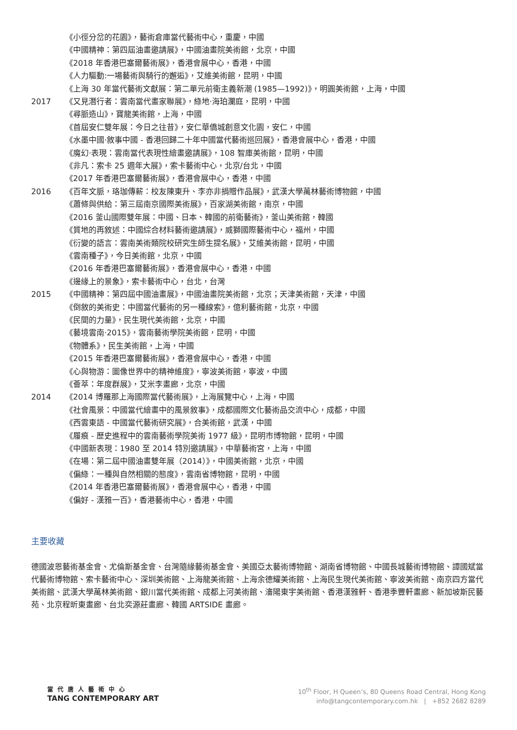《小徑分岔的花園》，藝術倉庫當代藝術中心，重慶，中國
《中國精神：第四屆油畫邀請展》，中國油畫院美術館，北京，中國
《2018 年香港巴塞爾藝術展》，香港會展中心，香港，中國
《人力驅動:一場藝術與騎行的邂逅》，艾維美術館，昆明，中國
《上海 30 年當代藝術文獻展：第二單元前衛主義新潮 (1985—1992)》，明圓美術館，上海，中國
2017 《又見潛行者：雲南當代畫家聯展》，綠地·海珀瀾庭，昆明，中國
《尋脈造山》，寶龍美術館，上海，中國
《首屆安仁雙年展：今日之往昔》，安仁華僑城創意文化園，安仁，中國
《水墨中國·敘事中國 - 香港回歸二十年中國當代藝術巡回展》，香港會展中心，香港，中國
《魔幻·表現：雲南當代表現性繪畫邀請展》，108 智庫美術館，昆明，中國
《非凡：索卡 25 週年大展》，索卡藝術中心，北京/台北，中國
《2017 年香港巴塞爾藝術展》，香港會展中心，香港，中國
2016 《百年文脈，珞珈傳薪：校友陳東升、李亦非捐贈作品展》，武漢大學萬林藝術博物館，中國
《蕭條與供給：第三屆南京國際美術展》，百家湖美術館，南京，中國
《2016 釜山國際雙年展：中國、日本、韓國的前衛藝術》，釜山美術館，韓國
《質地的再敘述：中國綜合材料藝術邀請展》，威獅國際藝術中心，福州，中國
《衍變的語言：雲南美術類院校研究生師生提名展》，艾維美術館，昆明，中國
《雲南種子》，今日美術館，北京，中國
《2016 年香港巴塞爾藝術展》，香港會展中心，香港，中國
《邊緣上的景象》，索卡藝術中心，台北，台灣
2015 《中國精神：第四屆中國油畫展》，中國油畫院美術館，北京；天津美術館，天津，中國
《倒敘的美術史：中國當代藝術的另一種線索》，億利藝術館，北京，中國
《民間的力量》，民生現代美術館，北京，中國
《藝境雲南·2015》，雲南藝術學院美術館，昆明，中國
《物體系》，民生美術館，上海，中國
《2015 年香港巴塞爾藝術展》，香港會展中心，香港，中國
《心與物游：圖像世界中的精神維度》，寧波美術館，寧波，中國
《薈萃：年度群展》，艾米李畫廊，北京，中國
2014 《2014 博羅那上海國際當代藝術展》，上海展覽中心，上海，中國
《社會風景：中國當代繪畫中的風景敘事》，成都國際文化藝術品交流中心，成都，中國
《西雲東語 - 中國當代藝術研究展》，合美術館，武漢，中國
《履痕 - 歷史進程中的雲南藝術學院美術 1977 級》，昆明市博物館，昆明，中國
《中國新表現：1980 至 2014 特別邀請展》，中華藝術宮，上海，中國
《在場：第二屆中國油畫雙年展（2014）》，中國美術館，北京，中國
《偏綠：一種與自然相關的態度》，雲南省博物館，昆明，中國
《2014 年香港巴塞爾藝術展》，香港會展中心，香港，中國
《偏好 - 漢雅一百》，香港藝術中心，香港，中國
主要收藏
德國波恩藝術基金會、尤倫斯基金會、台灣隨緣藝術基金會、美國亞太藝術博物館、湖南省博物館、中國長城藝術博物館、譚國斌當代藝術博物館、索卡藝術中心、深圳美術館、上海龍美術館、上海余德耀美術館、上海民生現代美術館、寧波美術館、南京四方當代美術館、武漢大學萬林美術館、銀川當代美術館、成都上河美術館、瀋陽東宇美術館、香港漢雅軒、香港季豐軒畫廊、新加坡斯民藝苑、北京程昕東畫廊、台北奕源莊畫廊、韓國 ARTSIDE 畫廊。
當代唐人藝術中心
TANG CONTEMPORARY ART
10<sup>th</sup> Floor, H Queen’s, 80 Queens Road Central, Hong Kong
info@tangcontemporary.com.hk | +852 2682 8289